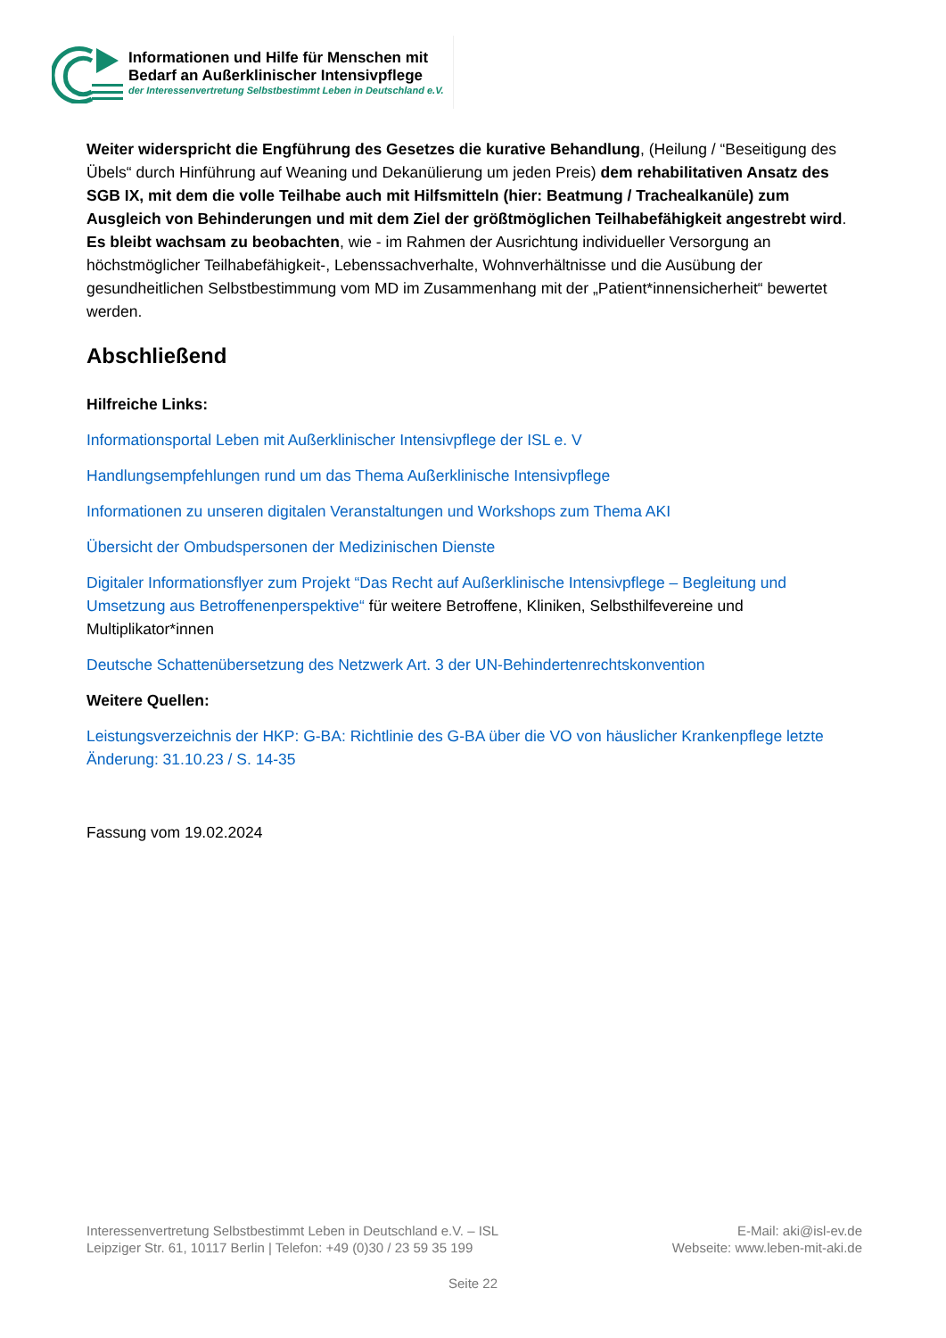Informationen und Hilfe für Menschen mit
Bedarf an Außerklinischer Intensivpflege
der Interessenvertretung Selbstbestimmt Leben in Deutschland e.V.
Weiter widerspricht die Engführung des Gesetzes die kurative Behandlung, (Heilung / “Beseitigung des Übels“ durch Hinführung auf Weaning und Dekanülierung um jeden Preis) dem rehabilitativen Ansatz des SGB IX, mit dem die volle Teilhabe auch mit Hilfsmitteln (hier: Beatmung / Trachealkanüle) zum Ausgleich von Behinderungen und mit dem Ziel der größtmöglichen Teilhabefähigkeit angestrebt wird. Es bleibt wachsam zu beobachten, wie - im Rahmen der Ausrichtung individueller Versorgung an höchstmöglicher Teilhabefähigkeit-, Lebenssachverhalte, Wohnverhältnisse und die Ausübung der gesundheitlichen Selbstbestimmung vom MD im Zusammenhang mit der „Patient*innensicherheit“ bewertet werden.
Abschließend
Hilfreiche Links:
Informationsportal Leben mit Außerklinischer Intensivpflege der ISL e. V
Handlungsempfehlungen rund um das Thema Außerklinische Intensivpflege
Informationen zu unseren digitalen Veranstaltungen und Workshops zum Thema AKI
Übersicht der Ombudspersonen der Medizinischen Dienste
Digitaler Informationsflyer zum Projekt “Das Recht auf Außerklinische Intensivpflege – Begleitung und Umsetzung aus Betroffenenperspektive“ für weitere Betroffene, Kliniken, Selbsthilfevereine und Multiplikator*innen
Deutsche Schattenübersetzung des Netzwerk Art. 3 der UN-Behindertenrechtskonvention
Weitere Quellen:
Leistungsverzeichnis der HKP: G-BA: Richtlinie des G-BA über die VO von häuslicher Krankenpflege letzte Änderung: 31.10.23 / S. 14-35
Fassung vom 19.02.2024
Interessenvertretung Selbstbestimmt Leben in Deutschland e.V. – ISL
Leipziger Str. 61, 10117 Berlin | Telefon: +49 (0)30 / 23 59 35 199
E-Mail: aki@isl-ev.de
Webseite: www.leben-mit-aki.de
Seite 22